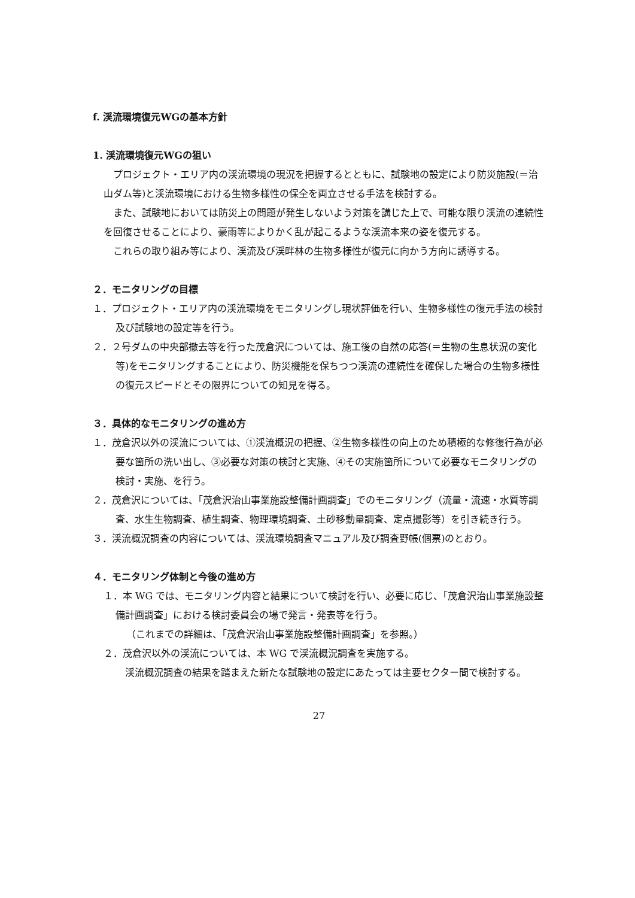f. 渓流環境復元WGの基本方針
1. 渓流環境復元WGの狙い
プロジェクト・エリア内の渓流環境の現況を把握するとともに、試験地の設定により防災施設(＝治山ダム等)と渓流環境における生物多様性の保全を両立させる手法を検討する。
また、試験地においては防災上の問題が発生しないよう対策を講じた上で、可能な限り渓流の連続性を回復させることにより、豪雨等によりかく乱が起こるような渓流本来の姿を復元する。
これらの取り組み等により、渓流及び渓畔林の生物多様性が復元に向かう方向に誘導する。
２．モニタリングの目標
１．プロジェクト・エリア内の渓流環境をモニタリングし現状評価を行い、生物多様性の復元手法の検討及び試験地の設定等を行う。
２．２号ダムの中央部撤去等を行った茂倉沢については、施工後の自然の応答(＝生物の生息状況の変化等)をモニタリングすることにより、防災機能を保ちつつ渓流の連続性を確保した場合の生物多様性の復元スピードとその限界についての知見を得る。
３．具体的なモニタリングの進め方
１．茂倉沢以外の渓流については、①渓流概況の把握、②生物多様性の向上のため積極的な修復行為が必要な箇所の洗い出し、③必要な対策の検討と実施、④その実施箇所について必要なモニタリングの検討・実施、を行う。
２．茂倉沢については、「茂倉沢治山事業施設整備計画調査」でのモニタリング（流量・流速・水質等調査、水生生物調査、植生調査、物理環境調査、土砂移動量調査、定点撮影等）を引き続き行う。
３．渓流概況調査の内容については、渓流環境調査マニュアル及び調査野帳(個票)のとおり。
４．モニタリング体制と今後の進め方
１．本 WG では、モニタリング内容と結果について検討を行い、必要に応じ、「茂倉沢治山事業施設整備計画調査」における検討委員会の場で発言・発表等を行う。
（これまでの詳細は、「茂倉沢治山事業施設整備計画調査」を参照。）
２．茂倉沢以外の渓流については、本 WG で渓流概況調査を実施する。
渓流概況調査の結果を踏まえた新たな試験地の設定にあたっては主要セクター間で検討する。
27